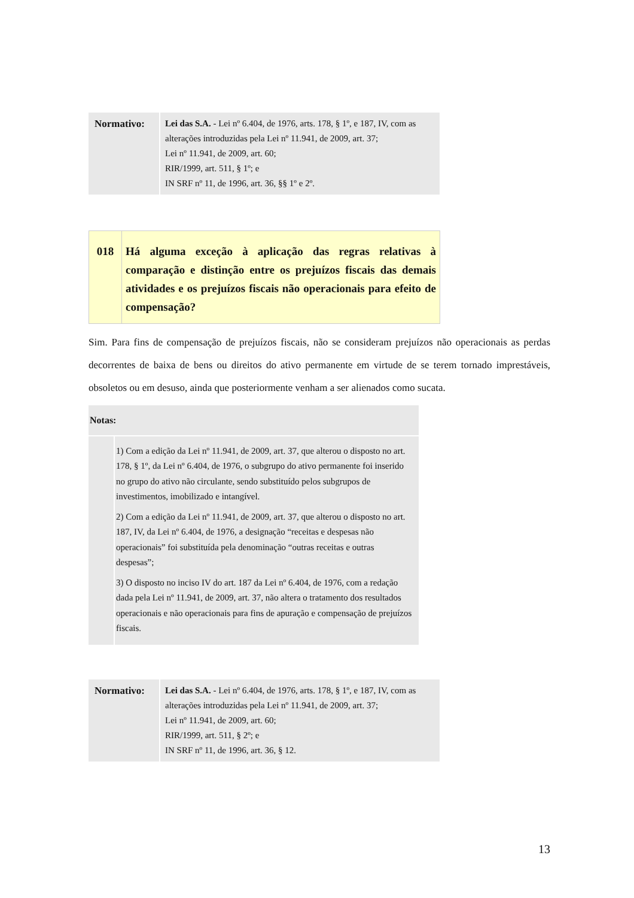| Normativo: | Lei das S.A. - Lei nº 6.404, de 1976, arts. 178, § 1º, e 187, IV, com as alterações introduzidas pela Lei nº 11.941, de 2009, art. 37; Lei nº 11.941, de 2009, art. 60; RIR/1999, art. 511, § 1º; e IN SRF nº 11, de 1996, art. 36, §§ 1º e 2º. |
| 018 | Há alguma exceção à aplicação das regras relativas à comparação e distinção entre os prejuízos fiscais das demais atividades e os prejuízos fiscais não operacionais para efeito de compensação? |
Sim. Para fins de compensação de prejuízos fiscais, não se consideram prejuízos não operacionais as perdas decorrentes de baixa de bens ou direitos do ativo permanente em virtude de se terem tornado imprestáveis, obsoletos ou em desuso, ainda que posteriormente venham a ser alienados como sucata.
| Notas: | |
| --- | --- |
| | 1) Com a edição da Lei nº 11.941, de 2009, art. 37, que alterou o disposto no art. 178, § 1º, da Lei nº 6.404, de 1976, o subgrupo do ativo permanente foi inserido no grupo do ativo não circulante, sendo substituído pelos subgrupos de investimentos, imobilizado e intangível. 2) Com a edição da Lei nº 11.941, de 2009, art. 37, que alterou o disposto no art. 187, IV, da Lei nº 6.404, de 1976, a designação “receitas e despesas não operacionais” foi substituída pela denominação “outras receitas e outras despesas”; 3) O disposto no inciso IV do art. 187 da Lei nº 6.404, de 1976, com a redação dada pela Lei nº 11.941, de 2009, art. 37, não altera o tratamento dos resultados operacionais e não operacionais para fins de apuração e compensação de prejuízos fiscais. |
| Normativo: | Lei das S.A. - Lei nº 6.404, de 1976, arts. 178, § 1º, e 187, IV, com as alterações introduzidas pela Lei nº 11.941, de 2009, art. 37; Lei nº 11.941, de 2009, art. 60; RIR/1999, art. 511, § 2º; e IN SRF nº 11, de 1996, art. 36, § 12. |
13